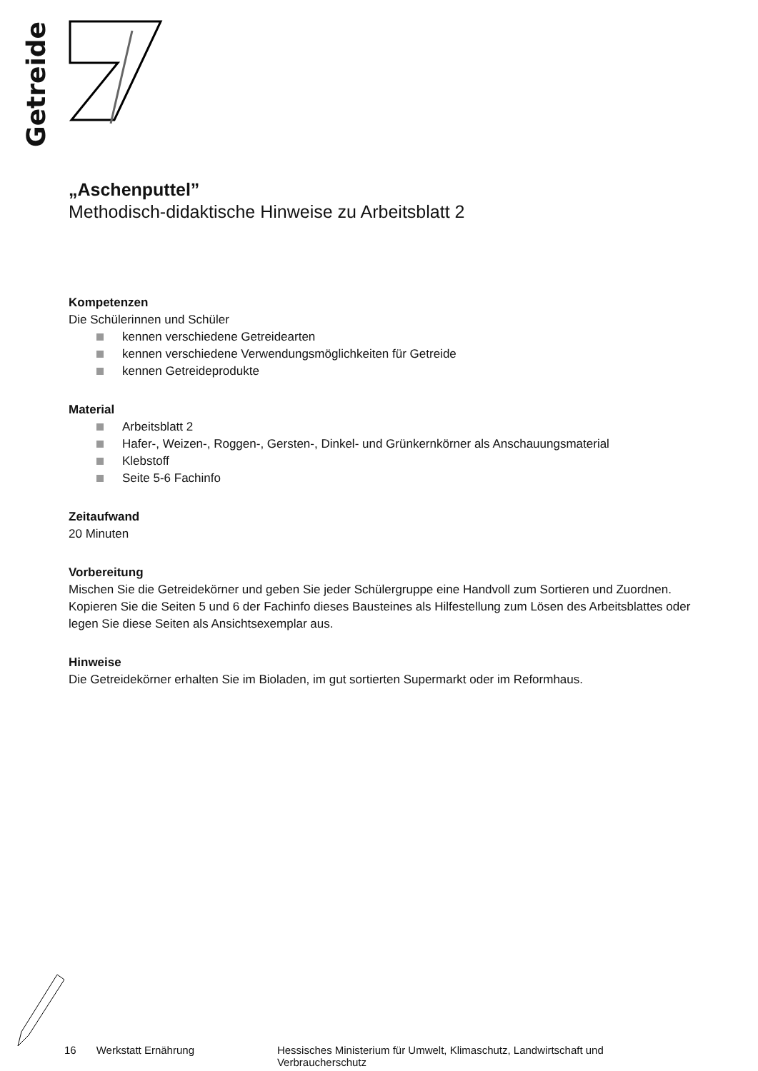Getreide
„Aschenputtel”
Methodisch-didaktische Hinweise zu Arbeitsblatt 2
Kompetenzen
Die Schülerinnen und Schüler
kennen verschiedene Getreidearten
kennen verschiedene Verwendungsmöglichkeiten für Getreide
kennen Getreideprodukte
Material
Arbeitsblatt 2
Hafer-, Weizen-, Roggen-, Gersten-, Dinkel- und Grünkernkörner als Anschauungsmaterial
Klebstoff
Seite 5-6 Fachinfo
Zeitaufwand
20 Minuten
Vorbereitung
Mischen Sie die Getreidekörner und geben Sie jeder Schülergruppe eine Handvoll zum Sortieren und Zuordnen. Kopieren Sie die Seiten 5 und 6 der Fachinfo dieses Bausteines als Hilfestellung zum Lösen des Arbeitsblattes oder legen Sie diese Seiten als Ansichtsexemplar aus.
Hinweise
Die Getreidekörner erhalten Sie im Bioladen, im gut sortierten Supermarkt oder im Reformhaus.
16 Werkstatt Ernährung Hessisches Ministerium für Umwelt, Klimaschutz, Landwirtschaft und Verbraucherschutz